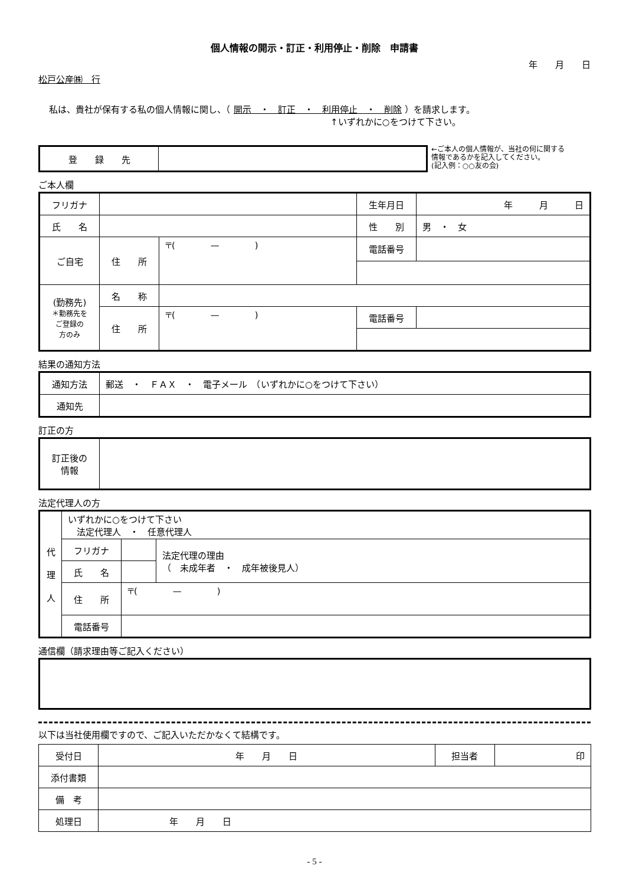個人情報の開示・訂正・利用停止・削除　申請書
年　　月　　日
松戸公産㈱　行
私は、貴社が保有する私の個人情報に関し、（ 開示　・　訂正　・　利用停止　・　削除 ）を請求します。
↑いずれかに○をつけて下さい。
| 登 録 先 | |
←ご本人の個人情報が、当社の何に関する
情報であるかを記入してください。
(記入例：○○友の会)
ご本人欄
| フリガナ | | | 生年月日 | 年 月 日 |
| 氏 名 | | | 性 別 | 男 ・ 女 |
| ご自宅 | 住 所 | 〒( — ) | 電話番号 | |
| (勤務先) ＊勤務先を ご登録の 方のみ | 名 称 | | | |
| | 住 所 | 〒( — ) | 電話番号 | |
結果の通知方法
| 通知方法 | 郵送 ・ ＦＡＸ ・ 電子メール （いずれかに○をつけて下さい） |
| 通知先 | |
訂正の方
| 訂正後の 情報 | |
法定代理人の方
| 代 理 人 | いずれかに○をつけて下さい 法定代理人 ・ 任意代理人 | | |
| | フリガナ | | 法定代理の理由 （ 未成年者 ・ 成年被後見人） |
| | 氏 名 | | |
| | 住 所 | 〒( — ) | |
| | 電話番号 | | |
通信欄（請求理由等ご記入ください）
以下は当社使用欄ですので、ご記入いただかなくて結構です。
| 受付日 | 年 月 日 | 担当者 | 印 |
| 添付書類 | | | |
| 備 考 | | | |
| 処理日 | 年 月 日 | | |
- 5 -